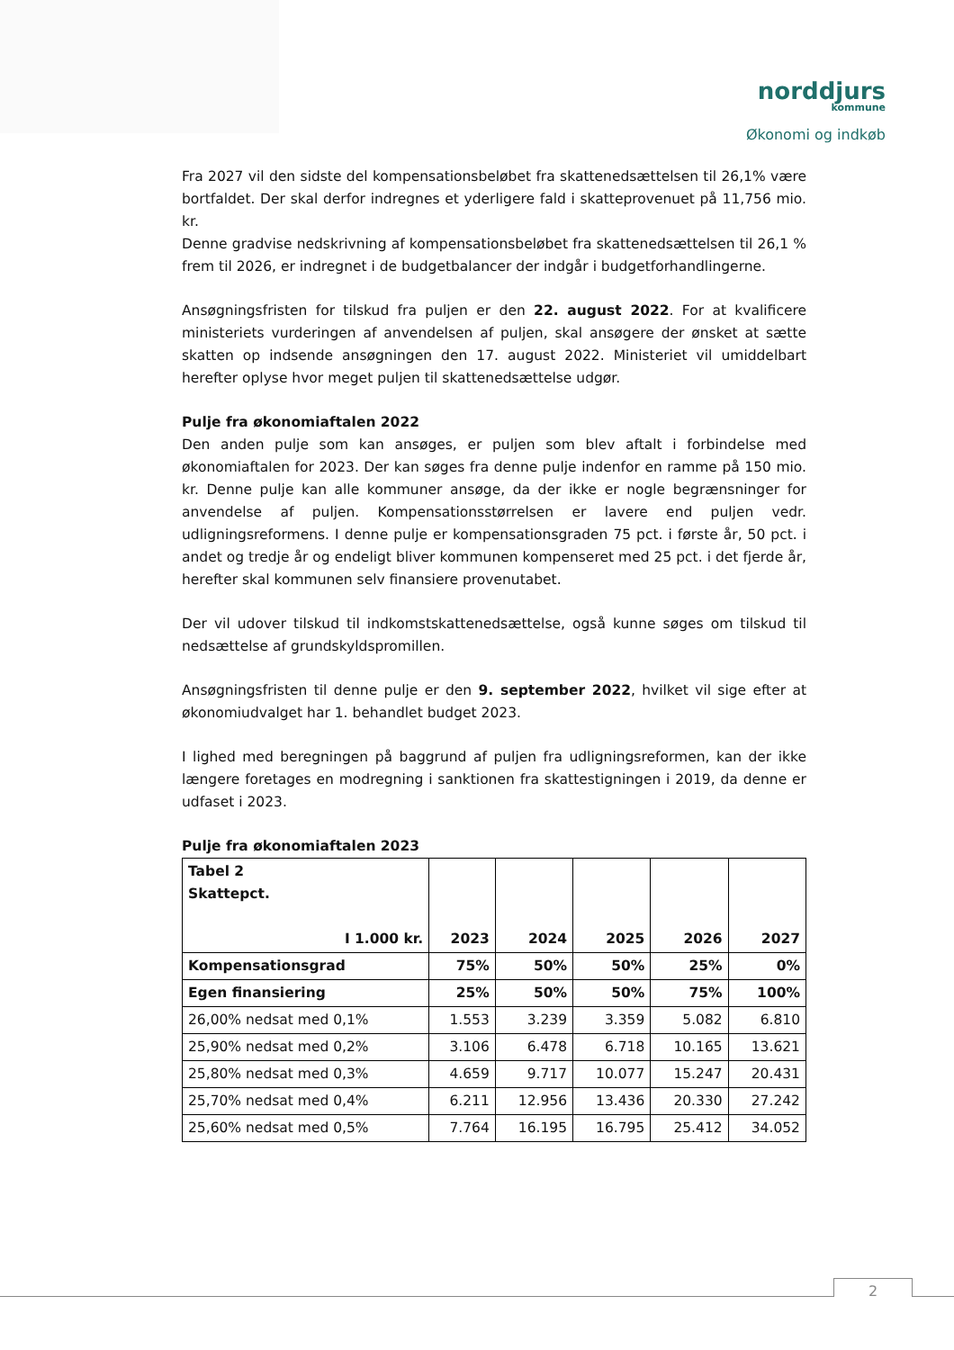norddjurs
kommune
Økonomi og indkøb
Fra 2027 vil den sidste del kompensationsbeløbet fra skattenedsættelsen til 26,1% være bortfaldet. Der skal derfor indregnes et yderligere fald i skatteprovenuet på 11,756 mio. kr.
Denne gradvise nedskrivning af kompensationsbeløbet fra skattenedsættelsen til 26,1 % frem til 2026, er indregnet i de budgetbalancer der indgår i budgetforhandlingerne.
Ansøgningsfristen for tilskud fra puljen er den 22. august 2022. For at kvalificere ministeriets vurderingen af anvendelsen af puljen, skal ansøgere der ønsket at sætte skatten op indsende ansøgningen den 17. august 2022. Ministeriet vil umiddelbart herefter oplyse hvor meget puljen til skattenedsættelse udgør.
Pulje fra økonomiaftalen 2022
Den anden pulje som kan ansøges, er puljen som blev aftalt i forbindelse med økonomiaftalen for 2023. Der kan søges fra denne pulje indenfor en ramme på 150 mio. kr. Denne pulje kan alle kommuner ansøge, da der ikke er nogle begrænsninger for anvendelse af puljen. Kompensationsstørrelsen er lavere end puljen vedr. udligningsreformens. I denne pulje er kompensationsgraden 75 pct. i første år, 50 pct. i andet og tredje år og endeligt bliver kommunen kompenseret med 25 pct. i det fjerde år, herefter skal kommunen selv finansiere provenutabet.
Der vil udover tilskud til indkomstskattenedsættelse, også kunne søges om tilskud til nedsættelse af grundskyldspromillen.
Ansøgningsfristen til denne pulje er den 9. september 2022, hvilket vil sige efter at økonomiudvalget har 1. behandlet budget 2023.
I lighed med beregningen på baggrund af puljen fra udligningsreformen, kan der ikke længere foretages en modregning i sanktionen fra skattestigningen i 2019, da denne er udfaset i 2023.
Pulje fra økonomiaftalen 2023
| Tabel 2 Skattepct. I 1.000 kr. | 2023 | 2024 | 2025 | 2026 | 2027 |
| --- | --- | --- | --- | --- | --- |
| Kompensationsgrad | 75% | 50% | 50% | 25% | 0% |
| Egen finansiering | 25% | 50% | 50% | 75% | 100% |
| 26,00% nedsat med 0,1% | 1.553 | 3.239 | 3.359 | 5.082 | 6.810 |
| 25,90% nedsat med 0,2% | 3.106 | 6.478 | 6.718 | 10.165 | 13.621 |
| 25,80% nedsat med 0,3% | 4.659 | 9.717 | 10.077 | 15.247 | 20.431 |
| 25,70% nedsat med 0,4% | 6.211 | 12.956 | 13.436 | 20.330 | 27.242 |
| 25,60% nedsat med 0,5% | 7.764 | 16.195 | 16.795 | 25.412 | 34.052 |
2